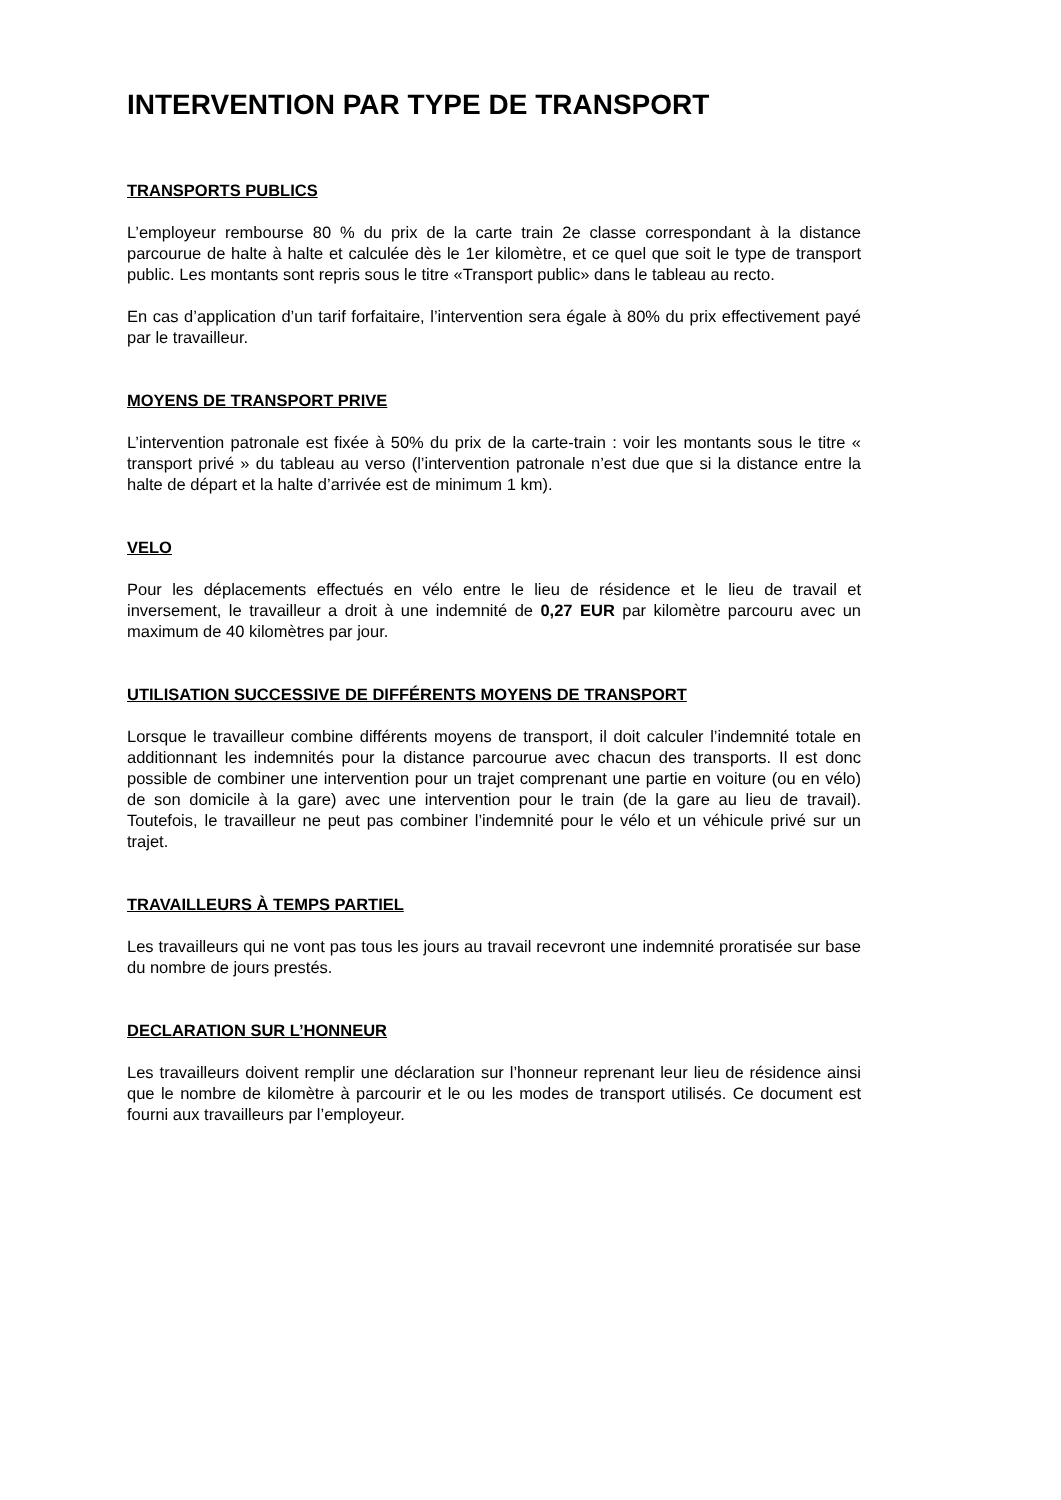INTERVENTION PAR TYPE DE TRANSPORT
TRANSPORTS PUBLICS
L’employeur rembourse 80 % du prix de la carte train 2e classe correspondant à la distance parcourue de halte à halte et calculée dès le 1er kilomètre, et ce quel que soit le type de transport public. Les montants sont repris sous le titre «Transport public» dans le tableau au recto.
En cas d’application d’un tarif forfaitaire, l’intervention sera égale à 80% du prix effectivement payé par le travailleur.
MOYENS DE TRANSPORT PRIVE
L’intervention patronale est fixée à 50% du prix de la carte-train : voir les montants sous le titre « transport privé » du tableau au verso (l’intervention patronale n’est due que si la distance entre la halte de départ et la halte d’arrivée est de minimum 1 km).
VELO
Pour les déplacements effectués en vélo entre le lieu de résidence et le lieu de travail et inversement, le travailleur a droit à une indemnité de 0,27 EUR par kilomètre parcouru avec un maximum de 40 kilomètres par jour.
UTILISATION SUCCESSIVE DE DIFFÉRENTS MOYENS DE TRANSPORT
Lorsque le travailleur combine différents moyens de transport, il doit calculer l’indemnité totale en additionnant les indemnités pour la distance parcourue avec chacun des transports. Il est donc possible de combiner une intervention pour un trajet comprenant une partie en voiture (ou en vélo) de son domicile à la gare) avec une intervention pour le train (de la gare au lieu de travail). Toutefois, le travailleur ne peut pas combiner l’indemnité pour le vélo et un véhicule privé sur un trajet.
TRAVAILLEURS À TEMPS PARTIEL
Les travailleurs qui ne vont pas tous les jours au travail recevront une indemnité proratisée sur base du nombre de jours prestés.
DECLARATION SUR L’HONNEUR
Les travailleurs doivent remplir une déclaration sur l’honneur reprenant leur lieu de résidence ainsi que le nombre de kilomètre à parcourir et le ou les modes de transport utilisés. Ce document est fourni aux travailleurs par l’employeur.